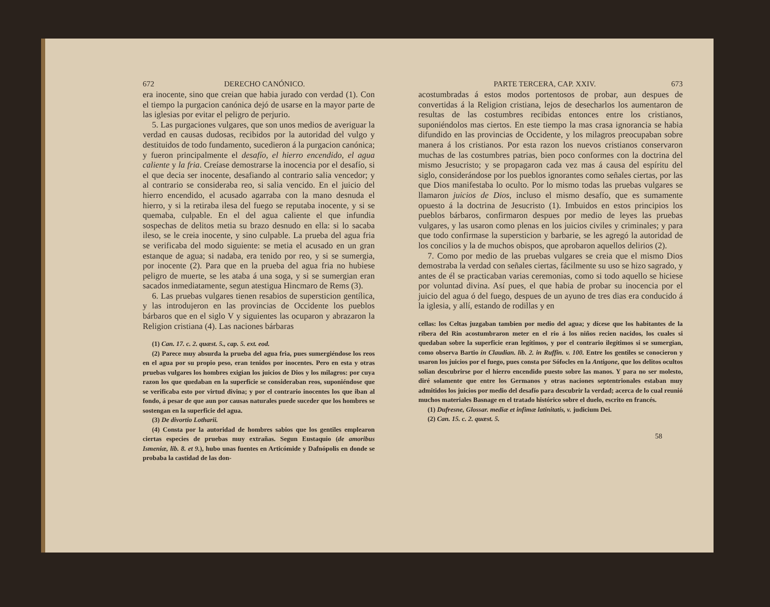672 DERECHO CANÓNICO.
era inocente, sino que creian que habia jurado con verdad (1). Con el tiempo la purgacion canónica dejó de usarse en la mayor parte de las iglesias por evitar el peligro de perjurio.
5. Las purgaciones vulgares, que son unos medios de averiguar la verdad en causas dudosas, recibidos por la autoridad del vulgo y destituidos de todo fundamento, sucedieron á la purgacion canónica; y fueron principalmente el desafío, el hierro encendido, el agua caliente y la fria. Creíase demostrarse la inocencia por el desafío, si el que decia ser inocente, desafiando al contrario salia vencedor; y al contrario se consideraba reo, si salia vencido. En el juicio del hierro encendido, el acusado agarraba con la mano desnuda el hierro, y si la retiraba ilesa del fuego se reputaba inocente, y si se quemaba, culpable. En el del agua caliente el que infundia sospechas de delitos metia su brazo desnudo en ella: si lo sacaba ileso, se le creia inocente, y sino culpable. La prueba del agua fria se verificaba del modo siguiente: se metia el acusado en un gran estanque de agua; si nadaba, era tenido por reo, y si se sumergia, por inocente (2). Para que en la prueba del agua fria no hubiese peligro de muerte, se les ataba á una soga, y si se sumergian eran sacados inmediatamente, segun atestigua Hincmaro de Rems (3).
6. Las pruebas vulgares tienen resabios de supersticion gentílica, y las introdujeron en las provincias de Occidente los pueblos bárbaros que en el siglo V y siguientes las ocuparon y abrazaron la Religion cristiana (4). Las naciones bárbaras
(1) Can. 17. c. 2. quæst. 5., cap. 5. ext. eod.
(2) Parece muy absurda la prueba del agua fria, pues sumergiéndose los reos en el agua por su propio peso, eran tenidos por inocentes. Pero en esta y otras pruebas vulgares los hombres exigian los juicios de Dios y los milagros: por cuya razon los que quedaban en la superficie se consideraban reos, suponiéndose que se verificaba esto por virtud divina; y por el contrario inocentes los que iban al fondo, á pesar de que aun por causas naturales puede suceder que los hombres se sostengan en la superficie del agua.
(3) De divortio Lotharii.
(4) Consta por la autoridad de hombres sabios que los gentiles emplearon ciertas especies de pruebas muy extrañas. Segun Eustaquio (de amoribus Ismeniæ, lib. 8. et 9.), hubo unas fuentes en Articómide y Dafnópolis en donde se probaba la castidad de las don-
PARTE TERCERA, CAP. XXIV. 673
acostumbradas á estos modos portentosos de probar, aun despues de convertidas á la Religion cristiana, lejos de desecharlos los aumentaron de resultas de las costumbres recibidas entonces entre los cristianos, suponiéndolos mas ciertos. En este tiempo la mas crasa ignorancia se habia difundido en las provincias de Occidente, y los milagros preocupaban sobre manera á los cristianos. Por esta razon los nuevos cristianos conservaron muchas de las costumbres patrias, bien poco conformes con la doctrina del mismo Jesucristo; y se propagaron cada vez mas á causa del espíritu del siglo, considerándose por los pueblos ignorantes como señales ciertas, por las que Dios manifestaba lo oculto. Por lo mismo todas las pruebas vulgares se llamaron juicios de Dios, incluso el mismo desafío, que es sumamente opuesto á la doctrina de Jesucristo (1). Imbuidos en estos principios los pueblos bárbaros, confirmaron despues por medio de leyes las pruebas vulgares, y las usaron como plenas en los juicios civiles y criminales; y para que todo confirmase la supersticion y barbarie, se les agregó la autoridad de los concilios y la de muchos obispos, que aprobaron aquellos delirios (2).
7. Como por medio de las pruebas vulgares se creia que el mismo Dios demostraba la verdad con señales ciertas, fácilmente su uso se hizo sagrado, y antes de él se practicaban varias ceremonias, como si todo aquello se hiciese por voluntad divina. Así pues, el que habia de probar su inocencia por el juicio del agua ó del fuego, despues de un ayuno de tres dias era conducido á la iglesia, y allí, estando de rodillas y en
cellas: los Celtas juzgaban tambien por medio del agua; y dícese que los habitantes de la ribera del Rin acostumbraron meter en el rio á los niños recien nacidos, los cuales si quedaban sobre la superficie eran legítimos, y por el contrario ilegítimos si se sumergian, como observa Bartio in Claudian. lib. 2. in Ruffin. v. 100. Entre los gentiles se conocieron y usaron los juicios por el fuego, pues consta por Sófocles en la Antigone, que los delitos ocultos solian descubrirse por el hierro encendido puesto sobre las manos. Y para no ser molesto, diré solamente que entre los Germanos y otras naciones septentrionales estaban muy admitidos los juicios por medio del desafío para descubrir la verdad; acerca de lo cual reunió muchos materiales Basnage en el tratado histórico sobre el duelo, escrito en francés.
(1) Dufresne, Glossar. mediæ et infimæ latinitatis, v. judicium Dei.
(2) Can. 15. c. 2. quæst. 5.
58